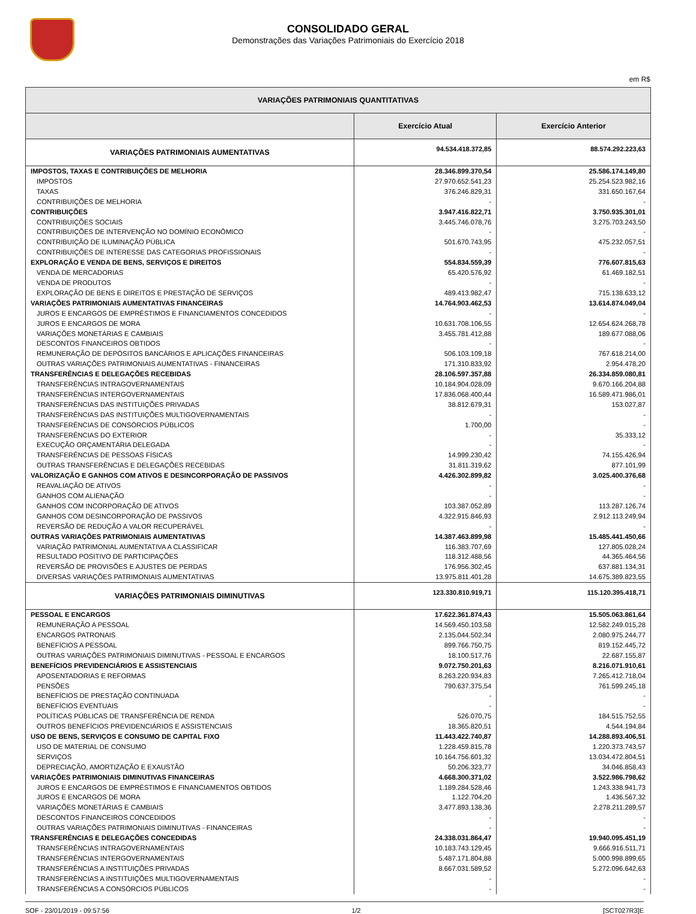CONSOLIDADO GERAL
Demonstrações das Variações Patrimoniais do Exercício 2018
em R$
| VARIAÇÕES PATRIMONIAIS QUANTITATIVAS | | |
| --- | --- | --- |
| | Exercício Atual | Exercício Anterior |
| VARIAÇÕES PATRIMONIAIS AUMENTATIVAS | 94.534.418.372,85 | 88.574.292.223,63 |
| IMPOSTOS, TAXAS E CONTRIBUIÇÕES DE MELHORIA | 28.346.899.370,54 | 25.586.174.149,80 |
| IMPOSTOS | 27.970.652.541,23 | 25.254.523.982,16 |
| TAXAS | 376.246.829,31 | 331.650.167,64 |
| CONTRIBUIÇÕES DE MELHORIA | - | - |
| CONTRIBUIÇÕES | 3.947.416.822,71 | 3.750.935.301,01 |
| CONTRIBUIÇÕES SOCIAIS | 3.445.746.078,76 | 3.275.703.243,50 |
| CONTRIBUIÇÕES DE INTERVENÇÃO NO DOMÍNIO ECONÔMICO | - | - |
| CONTRIBUIÇÃO DE ILUMINAÇÃO PÚBLICA | 501.670.743,95 | 475.232.057,51 |
| CONTRIBUIÇÕES DE INTERESSE DAS CATEGORIAS PROFISSIONAIS | - | - |
| EXPLORAÇÃO E VENDA DE BENS, SERVIÇOS E DIREITOS | 554.834.559,39 | 776.607.815,63 |
| VENDA DE MERCADORIAS | 65.420.576,92 | 61.469.182,51 |
| VENDA DE PRODUTOS | - | - |
| EXPLORAÇÃO DE BENS E DIREITOS E PRESTAÇÃO DE SERVIÇOS | 489.413.982,47 | 715.138.633,12 |
| VARIAÇÕES PATRIMONIAIS AUMENTATIVAS FINANCEIRAS | 14.764.903.462,53 | 13.614.874.049,04 |
| JUROS E ENCARGOS DE EMPRÉSTIMOS E FINANCIAMENTOS CONCEDIDOS | - | - |
| JUROS E ENCARGOS DE MORA | 10.631.708.106,55 | 12.654.624.268,78 |
| VARIAÇÕES MONETÁRIAS E CAMBIAIS | 3.455.781.412,88 | 189.677.088,06 |
| DESCONTOS FINANCEIROS OBTIDOS | - | - |
| REMUNERAÇÃO DE DEPÓSITOS BANCÁRIOS E APLICAÇÕES FINANCEIRAS | 506.103.109,18 | 767.618.214,00 |
| OUTRAS VARIAÇÕES PATRIMONIAIS AUMENTATIVAS - FINANCEIRAS | 171.310.833,92 | 2.954.478,20 |
| TRANSFERÊNCIAS E DELEGAÇÕES RECEBIDAS | 28.106.597.357,88 | 26.334.859.080,81 |
| TRANSFERÊNCIAS INTRAGOVERNAMENTAIS | 10.184.904.028,09 | 9.670.166.204,88 |
| TRANSFERÊNCIAS INTERGOVERNAMENTAIS | 17.836.068.400,44 | 16.589.471.986,01 |
| TRANSFERÊNCIAS DAS INSTITUIÇÕES PRIVADAS | 38.812.679,31 | 153.027,87 |
| TRANSFERÊNCIAS DAS INSTITUIÇÕES MULTIGOVERNAMENTAIS | - | - |
| TRANSFERÊNCIAS DE CONSÓRCIOS PÚBLICOS | 1.700,00 | - |
| TRANSFERÊNCIAS DO EXTERIOR | - | 35.333,12 |
| EXECUÇÃO ORÇAMENTÁRIA DELEGADA | - | - |
| TRANSFERÊNCIAS DE PESSOAS FÍSICAS | 14.999.230,42 | 74.155.426,94 |
| OUTRAS TRANSFERÊNCIAS E DELEGAÇÕES RECEBIDAS | 31.811.319,62 | 877.101,99 |
| VALORIZAÇÃO E GANHOS COM ATIVOS E DESINCORPORAÇÃO DE PASSIVOS | 4.426.302.899,82 | 3.025.400.376,68 |
| REAVALIAÇÃO DE ATIVOS | - | - |
| GANHOS COM ALIENAÇÃO | - | - |
| GANHOS COM INCORPORAÇÃO DE ATIVOS | 103.387.052,89 | 113.287.126,74 |
| GANHOS COM DESINCORPORAÇÃO DE PASSIVOS | 4.322.915.846,93 | 2.912.113.249,94 |
| REVERSÃO DE REDUÇÃO A VALOR RECUPERÁVEL | - | - |
| OUTRAS VARIAÇÕES PATRIMONIAIS AUMENTATIVAS | 14.387.463.899,98 | 15.485.441.450,66 |
| VARIAÇÃO PATRIMONIAL AUMENTATIVA A CLASSIFICAR | 116.383.707,69 | 127.805.028,24 |
| RESULTADO POSITIVO DE PARTICIPAÇÕES | 118.312.488,56 | 44.365.464,56 |
| REVERSÃO DE PROVISÕES E AJUSTES DE PERDAS | 176.956.302,45 | 637.881.134,31 |
| DIVERSAS VARIAÇÕES PATRIMONIAIS AUMENTATIVAS | 13.975.811.401,28 | 14.675.389.823,55 |
| VARIAÇÕES PATRIMONIAIS DIMINUTIVAS | 123.330.810.919,71 | 115.120.395.418,71 |
| PESSOAL E ENCARGOS | 17.622.361.874,43 | 15.505.063.861,64 |
| REMUNERAÇÃO A PESSOAL | 14.569.450.103,58 | 12.582.249.015,28 |
| ENCARGOS PATRONAIS | 2.135.044.502,34 | 2.080.975.244,77 |
| BENEFÍCIOS A PESSOAL | 899.766.750,75 | 819.152.445,72 |
| OUTRAS VARIAÇÕES PATRIMONIAIS DIMINUTIVAS - PESSOAL E ENCARGOS | 18.100.517,76 | 22.687.155,87 |
| BENEFÍCIOS PREVIDENCIÁRIOS E ASSISTENCIAIS | 9.072.750.201,63 | 8.216.071.910,61 |
| APOSENTADORIAS E REFORMAS | 8.263.220.934,83 | 7.265.412.718,04 |
| PENSÕES | 790.637.375,54 | 761.599.245,18 |
| BENEFÍCIOS DE PRESTAÇÃO CONTINUADA | - | - |
| BENEFÍCIOS EVENTUAIS | - | - |
| POLÍTICAS PÚBLICAS DE TRANSFERÊNCIA DE RENDA | 526.070,75 | 184.515.752,55 |
| OUTROS BENEFÍCIOS PREVIDENCIÁRIOS E ASSISTENCIAIS | 18.365.820,51 | 4.544.194,84 |
| USO DE BENS, SERVIÇOS E CONSUMO DE CAPITAL FIXO | 11.443.422.740,87 | 14.288.893.406,51 |
| USO DE MATERIAL DE CONSUMO | 1.228.459.815,78 | 1.220.373.743,57 |
| SERVIÇOS | 10.164.756.601,32 | 13.034.472.804,51 |
| DEPRECIAÇÃO, AMORTIZAÇÃO E EXAUSTÃO | 50.206.323,77 | 34.046.858,43 |
| VARIAÇÕES PATRIMONIAIS DIMINUTIVAS FINANCEIRAS | 4.668.300.371,02 | 3.522.986.798,62 |
| JUROS E ENCARGOS DE EMPRÉSTIMOS E FINANCIAMENTOS OBTIDOS | 1.189.284.528,46 | 1.243.338.941,73 |
| JUROS E ENCARGOS DE MORA | 1.122.704,20 | 1.436.567,32 |
| VARIAÇÕES MONETÁRIAS E CAMBIAIS | 3.477.893.138,36 | 2.278.211.289,57 |
| DESCONTOS FINANCEIROS CONCEDIDOS | - | - |
| OUTRAS VARIAÇÕES PATRIMONIAIS DIMINUTIVAS - FINANCEIRAS | - | - |
| TRANSFERÊNCIAS E DELEGAÇÕES CONCEDIDAS | 24.338.031.864,47 | 19.940.095.451,19 |
| TRANSFERÊNCIAS INTRAGOVERNAMENTAIS | 10.183.743.129,45 | 9.666.916.511,71 |
| TRANSFERÊNCIAS INTERGOVERNAMENTAIS | 5.487.171.804,88 | 5.000.998.899,65 |
| TRANSFERÊNCIAS A INSTITUIÇÕES PRIVADAS | 8.667.031.589,52 | 5.272.096.642,63 |
| TRANSFERÊNCIAS A INSTITUIÇÕES MULTIGOVERNAMENTAIS | - | - |
| TRANSFERÊNCIAS A CONSÓRCIOS PÚBLICOS | - | - |
SOF - 23/01/2019 - 09:57:56 1/2 [SCT027R3]E